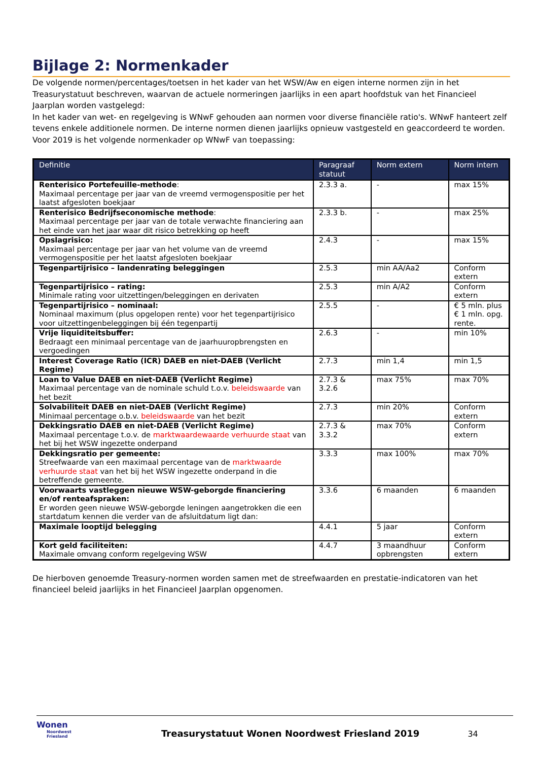Bijlage 2: Normenkader
De volgende normen/percentages/toetsen in het kader van het WSW/Aw en eigen interne normen zijn in het Treasurystatuut beschreven, waarvan de actuele normeringen jaarlijks in een apart hoofdstuk van het Financieel Jaarplan worden vastgelegd:
In het kader van wet- en regelgeving is WNwF gehouden aan normen voor diverse financiële ratio's. WNwF hanteert zelf tevens enkele additionele normen. De interne normen dienen jaarlijks opnieuw vastgesteld en geaccordeerd te worden. Voor 2019 is het volgende normenkader op WNwF van toepassing:
| Definitie | Paragraaf statuut | Norm extern | Norm intern |
| --- | --- | --- | --- |
| Renterisico Portefeuille-methode : Maximaal percentage per jaar van de vreemd vermogenspositie per het laatst afgesloten boekjaar | 2.3.3 a. | - | max 15% |
| Renterisico Bedrijfseconomische methode : Maximaal percentage per jaar van de totale verwachte financiering aan het einde van het jaar waar dit risico betrekking op heeft | 2.3.3 b. | - | max 25% |
| Opslagrisico: Maximaal percentage per jaar van het volume van de vreemd vermogenspositie per het laatst afgesloten boekjaar | 2.4.3 | - | max 15% |
| Tegenpartijrisico – landenrating beleggingen | 2.5.3 | min AA/Aa2 | Conform extern |
| Tegenpartijrisico – rating: Minimale rating voor uitzettingen/beleggingen en derivaten | 2.5.3 | min A/A2 | Conform extern |
| Tegenpartijrisico – nominaal: Nominaal maximum (plus opgelopen rente) voor het tegenpartijrisico voor uitzettingenbeleggingen bij één tegenpartij | 2.5.5 | - | € 5 mln. plus € 1 mln. opg. rente. |
| Vrije liquiditeitsbuffer: Bedraagt een minimaal percentage van de jaarhuuropbrengsten en vergoedingen | 2.6.3 | - | min 10% |
| Interest Coverage Ratio (ICR) DAEB en niet-DAEB (Verlicht Regime) | 2.7.3 | min 1,4 | min 1,5 |
| Loan to Value DAEB en niet-DAEB (Verlicht Regime) Maximaal percentage van de nominale schuld t.o.v. beleidswaarde van het bezit | 2.7.3 & 3.2.6 | max 75% | max 70% |
| Solvabiliteit DAEB en niet-DAEB (Verlicht Regime) Minimaal percentage o.b.v. beleidswaarde van het bezit | 2.7.3 | min 20% | Conform extern |
| Dekkingsratio DAEB en niet-DAEB (Verlicht Regime) Maximaal percentage t.o.v. de marktwaardewaarde verhuurde staat van het bij het WSW ingezette onderpand | 2.7.3 & 3.3.2 | max 70% | Conform extern |
| Dekkingsratio per gemeente: Streefwaarde van een maximaal percentage van de marktwaarde verhuurde staat van het bij het WSW ingezette onderpand in die betreffende gemeente. | 3.3.3 | max 100% | max 70% |
| Voorwaarts vastleggen nieuwe WSW-geborgde financiering en/of renteafspraken: Er worden geen nieuwe WSW-geborgde leningen aangetrokken die een startdatum kennen die verder van de afsluitdatum ligt dan: | 3.3.6 | 6 maanden | 6 maanden |
| Maximale looptijd belegging | 4.4.1 | 5 jaar | Conform extern |
| Kort geld faciliteiten: Maximale omvang conform regelgeving WSW | 4.4.7 | 3 maandhuur opbrengsten | Conform extern |
De hierboven genoemde Treasury-normen worden samen met de streefwaarden en prestatie-indicatoren van het financieel beleid jaarlijks in het Financieel Jaarplan opgenomen.
Wonen
Noordwest Friesland
Treasurystatuut Wonen Noordwest Friesland 2019
34